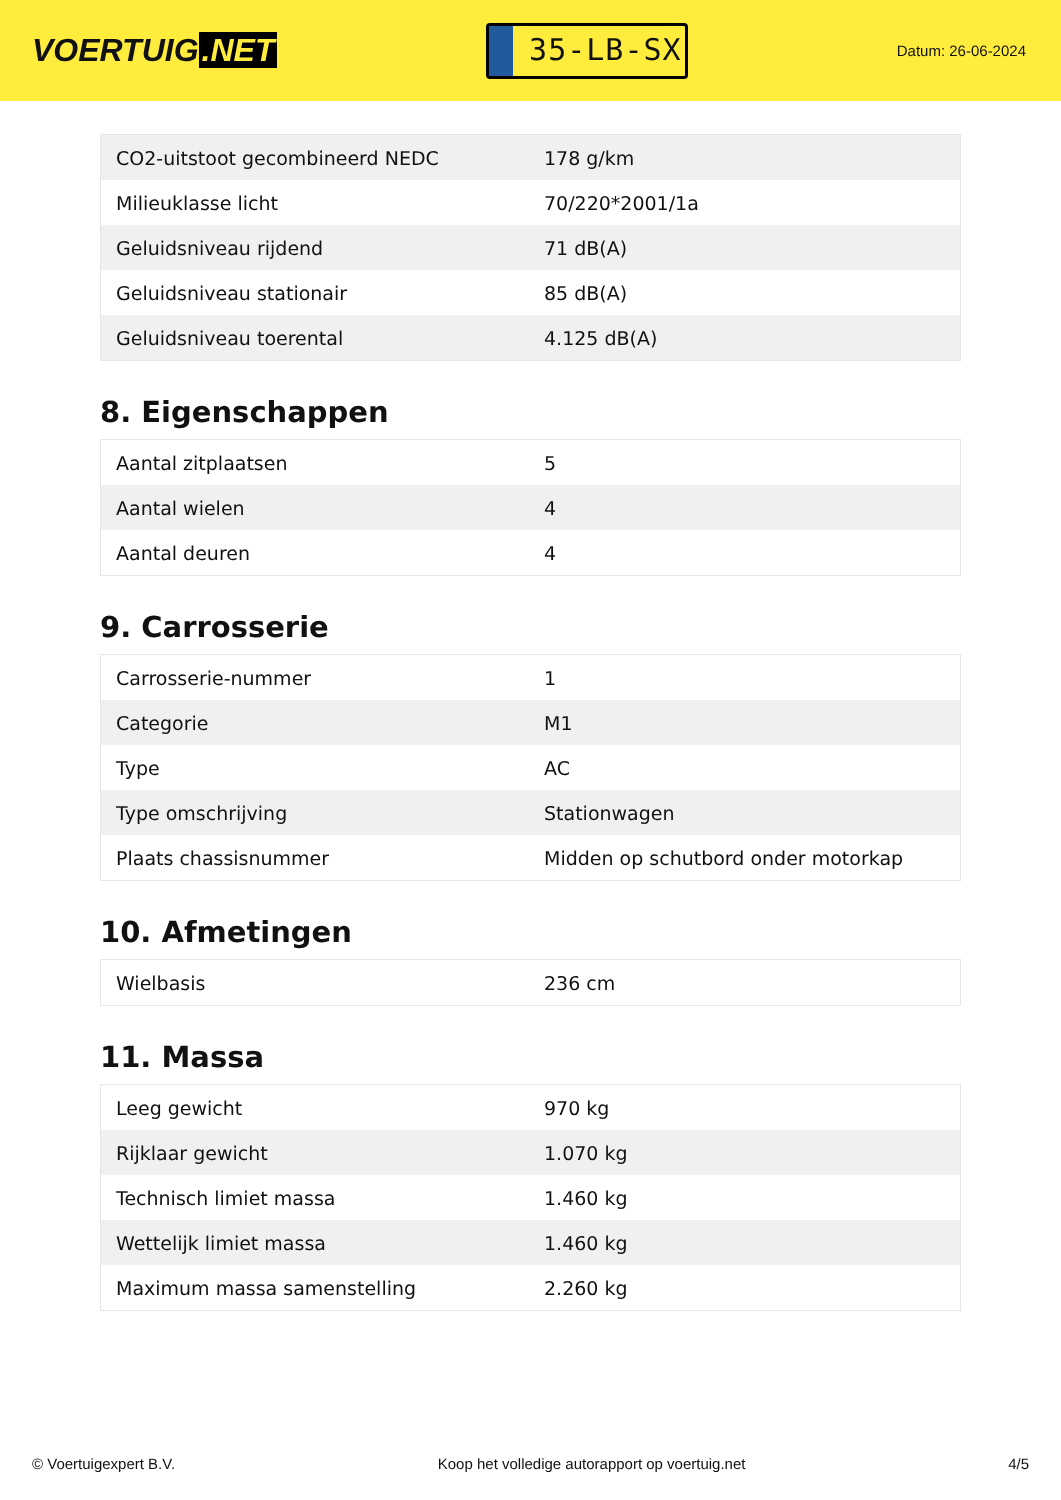VOERTUIG.NET
35-LB-SX
Datum: 26-06-2024
| CO2-uitstoot gecombineerd NEDC | 178 g/km |
| Milieuklasse licht | 70/220*2001/1a |
| Geluidsniveau rijdend | 71 dB(A) |
| Geluidsniveau stationair | 85 dB(A) |
| Geluidsniveau toerental | 4.125 dB(A) |
8. Eigenschappen
| Aantal zitplaatsen | 5 |
| Aantal wielen | 4 |
| Aantal deuren | 4 |
9. Carrosserie
| Carrosserie-nummer | 1 |
| Categorie | M1 |
| Type | AC |
| Type omschrijving | Stationwagen |
| Plaats chassisnummer | Midden op schutbord onder motorkap |
10. Afmetingen
| Wielbasis | 236 cm |
11. Massa
| Leeg gewicht | 970 kg |
| Rijklaar gewicht | 1.070 kg |
| Technisch limiet massa | 1.460 kg |
| Wettelijk limiet massa | 1.460 kg |
| Maximum massa samenstelling | 2.260 kg |
© Voertuigexpert B.V. Koop het volledige autorapport op voertuig.net 4/5